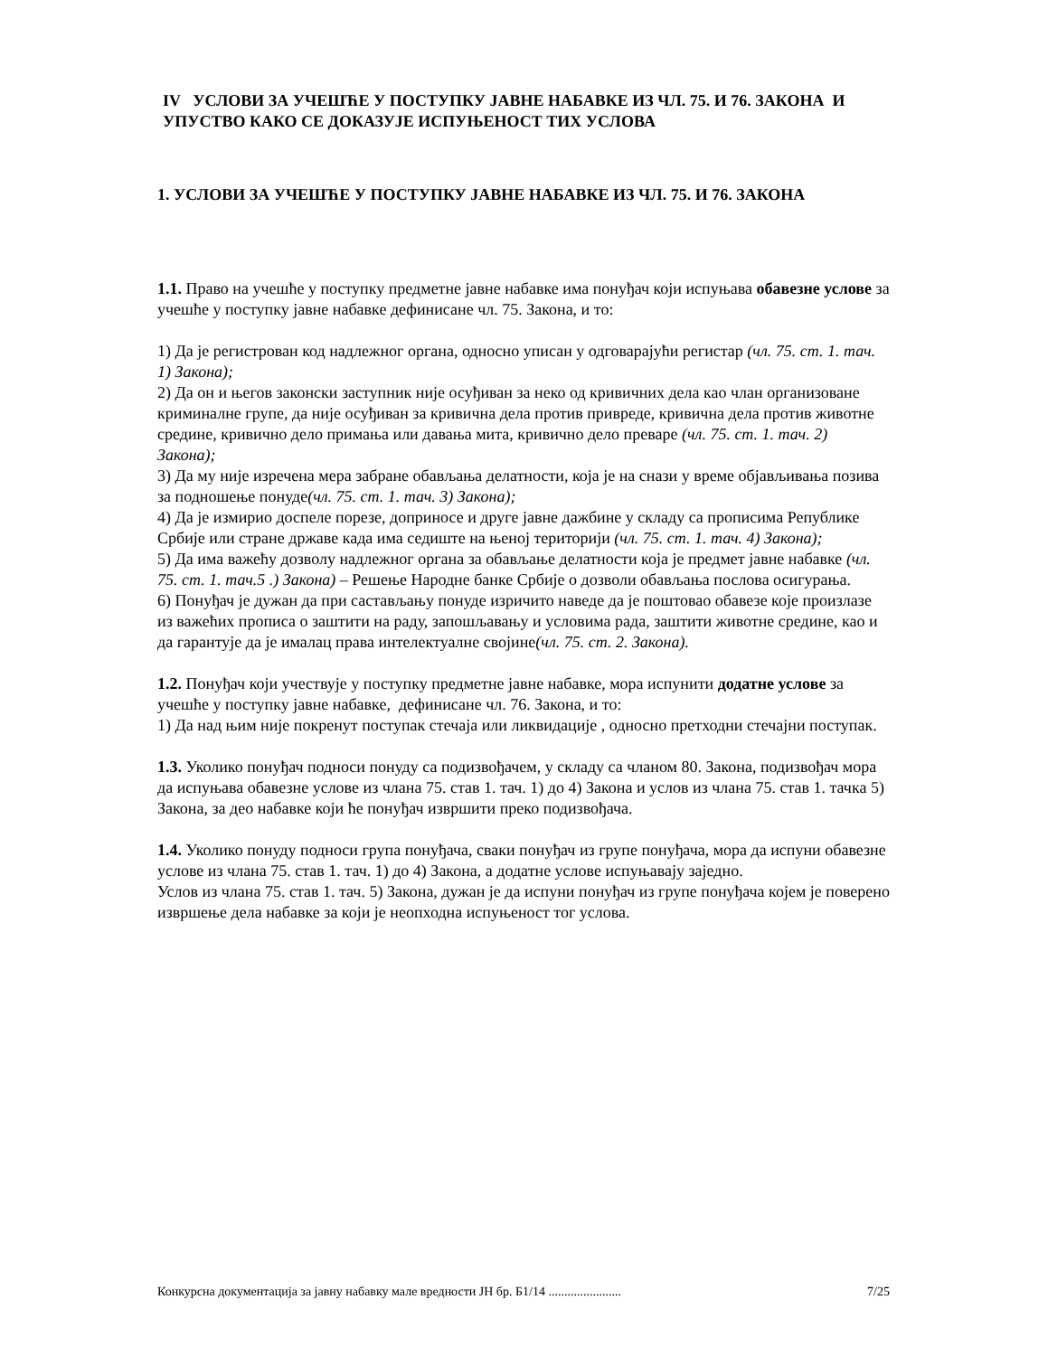IV УСЛОВИ ЗА УЧЕШЋЕ У ПОСТУПКУ ЈАВНЕ НАБАВКЕ ИЗ ЧЛ. 75. И 76. ЗАКОНА И УПУСТВО КАКО СЕ ДОКАЗУЈЕ ИСПУЊЕНОСТ ТИХ УСЛОВА
1. УСЛОВИ ЗА УЧЕШЋЕ У ПОСТУПКУ ЈАВНЕ НАБАВКЕ ИЗ ЧЛ. 75. И 76. ЗАКОНА
1.1. Право на учешће у поступку предметне јавне набавке има понуђач који испуњава обавезне услове за учешће у поступку јавне набавке дефинисане чл. 75. Закона, и то:
1) Да је регистрован код надлежног органа, односно уписан у одговарајући регистар (чл. 75. ст. 1. тач. 1) Закона);
2) Да он и његов законски заступник није осуђиван за неко од кривичних дела као члан организоване криминалне групе, да није осуђиван за кривична дела против привреде, кривична дела против животне средине, кривично дело примања или давања мита, кривично дело преваре (чл. 75. ст. 1. тач. 2) Закона);
3) Да му није изречена мера забране обављања делатности, која је на снази у време објављивања позива за подношење понуде(чл. 75. ст. 1. тач. 3) Закона);
4) Да је измирио доспеле порезе, доприносе и друге јавне дажбине у складу са прописима Републике Србије или стране државе када има седиште на њеној територији (чл. 75. ст. 1. тач. 4) Закона);
5) Да има важећу дозволу надлежног органа за обављање делатности која је предмет јавне набавке (чл. 75. ст. 1. тач.5 .) Закона) – Решење Народне банке Србије о дозволи обављања послова осигурања.
6) Понуђач је дужан да при састављању понуде изричито наведе да је поштовао обавезе које произлазе из важећих прописа о заштити на раду, запошљавању и условима рада, заштити животне средине, као и да гарантује да је ималац права интелектуалне својине(чл. 75. ст. 2. Закона).
1.2. Понуђач који учествује у поступку предметне јавне набавке, мора испунити додатне услове за учешће у поступку јавне набавке, дефинисане чл. 76. Закона, и то:
1) Да над њим није покренут поступак стечаја или ликвидације , односно претходни стечајни поступак.
1.3. Уколико понуђач подноси понуду са подизвођачем, у складу са чланом 80. Закона, подизвођач мора да испуњава обавезне услове из члана 75. став 1. тач. 1) до 4) Закона и услов из члана 75. став 1. тачка 5) Закона, за део набавке који ће понуђач извршити преко подизвођача.
1.4. Уколико понуду подноси група понуђача, сваки понуђач из групе понуђача, мора да испуни обавезне услове из члана 75. став 1. тач. 1) до 4) Закона, а додатне услове испуњавају заједно.
Услов из члана 75. став 1. тач. 5) Закона, дужан је да испуни понуђач из групе понуђача којем је поверено извршење дела набавке за који је неопходна испуњеност тог услова.
Конкурсна документација за јавну набавку мале вредности ЈН бр. Б1/14 ....................... 7/25